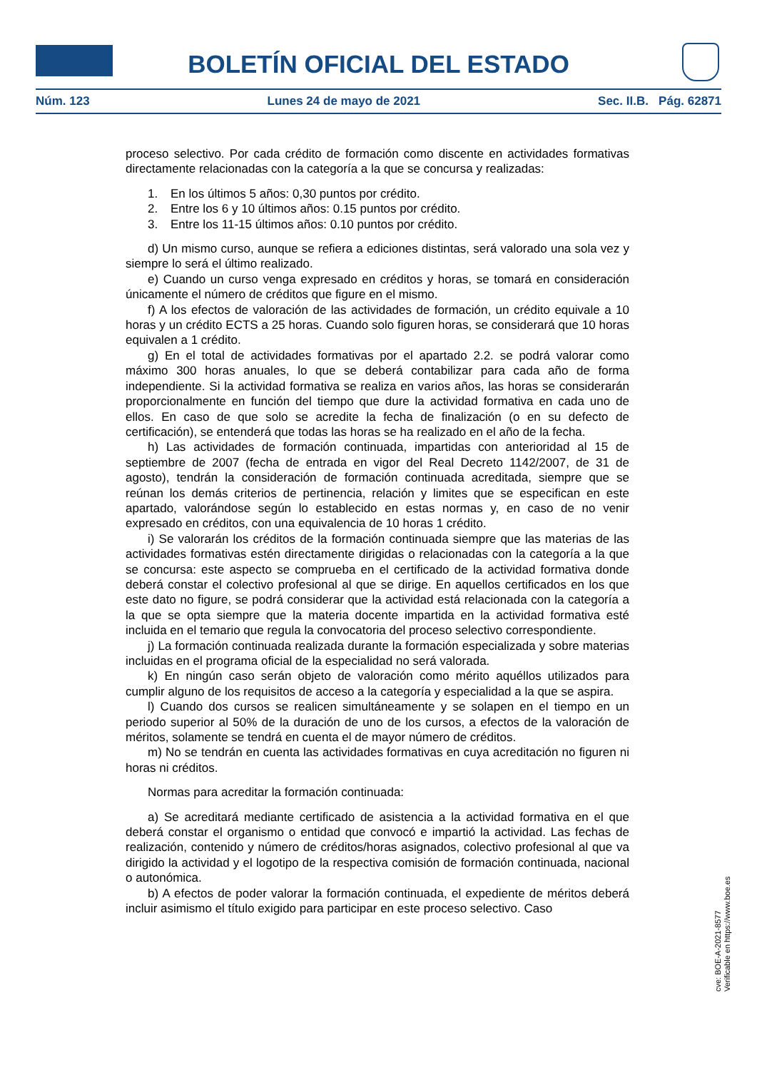BOLETÍN OFICIAL DEL ESTADO
Núm. 123 Lunes 24 de mayo de 2021 Sec. II.B. Pág. 62871
proceso selectivo. Por cada crédito de formación como discente en actividades formativas directamente relacionadas con la categoría a la que se concursa y realizadas:
1. En los últimos 5 años: 0,30 puntos por crédito.
2. Entre los 6 y 10 últimos años: 0.15 puntos por crédito.
3. Entre los 11-15 últimos años: 0.10 puntos por crédito.
d) Un mismo curso, aunque se refiera a ediciones distintas, será valorado una sola vez y siempre lo será el último realizado.
e) Cuando un curso venga expresado en créditos y horas, se tomará en consideración únicamente el número de créditos que figure en el mismo.
f) A los efectos de valoración de las actividades de formación, un crédito equivale a 10 horas y un crédito ECTS a 25 horas. Cuando solo figuren horas, se considerará que 10 horas equivalen a 1 crédito.
g) En el total de actividades formativas por el apartado 2.2. se podrá valorar como máximo 300 horas anuales, lo que se deberá contabilizar para cada año de forma independiente. Si la actividad formativa se realiza en varios años, las horas se considerarán proporcionalmente en función del tiempo que dure la actividad formativa en cada uno de ellos. En caso de que solo se acredite la fecha de finalización (o en su defecto de certificación), se entenderá que todas las horas se ha realizado en el año de la fecha.
h) Las actividades de formación continuada, impartidas con anterioridad al 15 de septiembre de 2007 (fecha de entrada en vigor del Real Decreto 1142/2007, de 31 de agosto), tendrán la consideración de formación continuada acreditada, siempre que se reúnan los demás criterios de pertinencia, relación y limites que se especifican en este apartado, valorándose según lo establecido en estas normas y, en caso de no venir expresado en créditos, con una equivalencia de 10 horas 1 crédito.
i) Se valorarán los créditos de la formación continuada siempre que las materias de las actividades formativas estén directamente dirigidas o relacionadas con la categoría a la que se concursa: este aspecto se comprueba en el certificado de la actividad formativa donde deberá constar el colectivo profesional al que se dirige. En aquellos certificados en los que este dato no figure, se podrá considerar que la actividad está relacionada con la categoría a la que se opta siempre que la materia docente impartida en la actividad formativa esté incluida en el temario que regula la convocatoria del proceso selectivo correspondiente.
j) La formación continuada realizada durante la formación especializada y sobre materias incluidas en el programa oficial de la especialidad no será valorada.
k) En ningún caso serán objeto de valoración como mérito aquéllos utilizados para cumplir alguno de los requisitos de acceso a la categoría y especialidad a la que se aspira.
l) Cuando dos cursos se realicen simultáneamente y se solapen en el tiempo en un periodo superior al 50% de la duración de uno de los cursos, a efectos de la valoración de méritos, solamente se tendrá en cuenta el de mayor número de créditos.
m) No se tendrán en cuenta las actividades formativas en cuya acreditación no figuren ni horas ni créditos.
Normas para acreditar la formación continuada:
a) Se acreditará mediante certificado de asistencia a la actividad formativa en el que deberá constar el organismo o entidad que convocó e impartió la actividad. Las fechas de realización, contenido y número de créditos/horas asignados, colectivo profesional al que va dirigido la actividad y el logotipo de la respectiva comisión de formación continuada, nacional o autonómica.
b) A efectos de poder valorar la formación continuada, el expediente de méritos deberá incluir asimismo el título exigido para participar en este proceso selectivo. Caso
cve: BOE-A-2021-8577
Verificable en https://www.boe.es